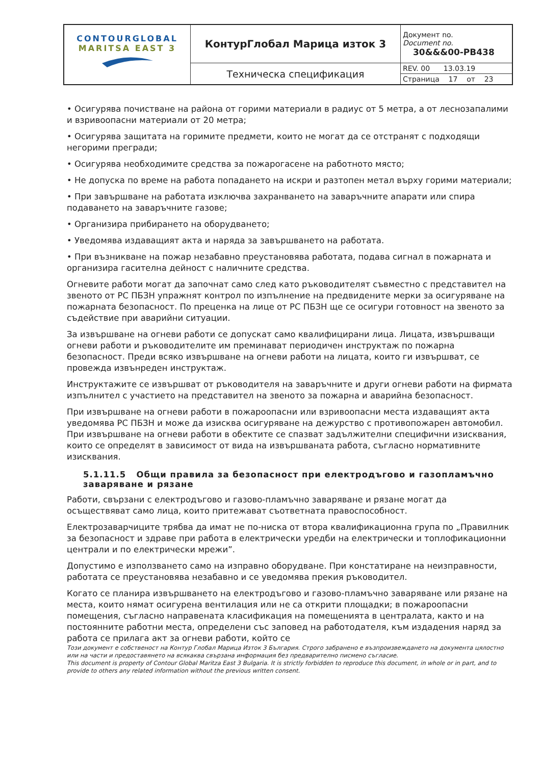| CONTOURGLOBAL MARITSA EAST 3 | КонтурГлобал Марица изток 3 | Документ no. Document no. 30&&&00-PB438 |
| | Техническа спецификация | REV. 00 13.03.19 |
| | | Страница 17 от 23 |
• Осигурява почистване на района от горими материали в радиус от 5 метра, а от леснозапалими и взривоопасни материали от 20 метра;
• Осигурява защитата на горимите предмети, които не могат да се отстранят с подходящи негорими прегради;
• Осигурява необходимите средства за пожарогасене на работното място;
• Не допуска по време на работа попадането на искри и разтопен метал върху горими материали;
• При завършване на работата изключва захранването на заваръчните апарати или спира подаването на заваръчните газове;
• Организира прибирането на оборудването;
• Уведомява издаващият акта и наряда за завършването на работата.
• При възникване на пожар незабавно преустановява работата, подава сигнал в пожарната и организира гасителна дейност с наличните средства.
Огневите работи могат да започнат само след като ръководителят съвместно с представител на звеното от РС ПБЗН упражнят контрол по изпълнение на предвидените мерки за осигуряване на пожарната безопасност. По преценка на лице от РС ПБЗН ще се осигури готовност на звеното за съдействие при аварийни ситуации.
За извършване на огневи работи се допускат само квалифицирани лица. Лицата, извършващи огневи работи и ръководителите им преминават периодичен инструктаж по пожарна безопасност. Преди всяко извършване на огневи работи на лицата, които ги извършват, се провежда извънреден инструктаж.
Инструктажите се извършват от ръководителя на заваръчните и други огневи работи на фирмата изпълнител с участието на представител на звеното за пожарна и аварийна безопасност.
При извършване на огневи работи в пожароопасни или взривоопасни места издаващият акта уведомява РС ПБЗН и може да изисква осигуряване на дежурство с противопожарен автомобил. При извършване на огневи работи в обектите се спазват задължителни специфични изисквания, които се определят в зависимост от вида на извършваната работа, съгласно нормативните изисквания.
5.1.11.5 Общи правила за безопасност при електродъгово и газопламъчно заваряване и рязане
Работи, свързани с електродъгово и газово-пламъчно заваряване и рязане могат да осъществяват само лица, които притежават съответната правоспособност.
Електрозаварчиците трябва да имат не по-ниска от втора квалификационна група по „Правилник за безопасност и здраве при работа в електрически уредби на електрически и топлофикационни централи и по електрически мрежи”.
Допустимо е използването само на изправно оборудване. При констатиране на неизправности, работата се преустановява незабавно и се уведомява прекия ръководител.
Когато се планира извършването на електродъгово и газово-пламъчно заваряване или рязане на места, които нямат осигурена вентилация или не са открити площадки; в пожароопасни помещения, съгласно направената класификация на помещенията в централата, както и на постоянните работни места, определени със заповед на работодателя, към издадения наряд за работа се прилага акт за огневи работи, който се
Този документ е собственост на Контур Глобал Марица Изток 3 България. Строго забранено е възпроизвеждането на документа цялостно или на части и предоставянето на всякаква свързана информация без предварително писмено съгласие.
This document is property of Contour Global Maritza East 3 Bulgaria. It is strictly forbidden to reproduce this document, in whole or in part, and to provide to others any related information without the previous written consent.